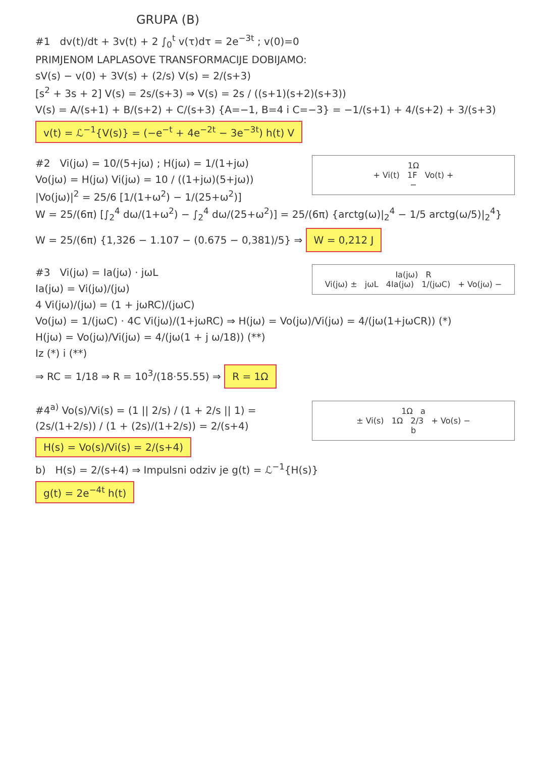GRUPA (B)
#1 dv(t)/dt + 3v(t) + 2 ∫<sub>0</sub><sup>t</sup> v(τ)dτ = 2e<sup>−3t</sup> ; v(0)=0
PRIMJENOM LAPLASOVE TRANSFORMACIJE DOBIJAMO:
sV(s) − v(0) + 3V(s) + (2/s) V(s) = 2/(s+3)
[s<sup>2</sup> + 3s + 2] V(s) = 2s/(s+3) ⇒ V(s) = 2s / ((s+1)(s+2)(s+3))
V(s) = A/(s+1) + B/(s+2) + C/(s+3) {A=−1, B=4 i C=−3} = −1/(s+1) + 4/(s+2) + 3/(s+3)
v(t) = ℒ<sup>−1</sup>{V(s)} = (−e<sup>−t</sup> + 4e<sup>−2t</sup> − 3e<sup>−3t</sup>) h(t) V
1Ω
+ Vi(t) 1F Vo(t) +
−
#2 Vi(jω) = 10/(5+jω) ; H(jω) = 1/(1+jω)
Vo(jω) = H(jω) Vi(jω) = 10 / ((1+jω)(5+jω))
|Vo(jω)|<sup>2</sup> = 25/6 [1/(1+ω<sup>2</sup>) − 1/(25+ω<sup>2</sup>)]
W = 25/(6π) [∫<sub>2</sub><sup>4</sup> dω/(1+ω<sup>2</sup>) − ∫<sub>2</sub><sup>4</sup> dω/(25+ω<sup>2</sup>)] = 25/(6π) {arctg(ω)|<sub>2</sub><sup>4</sup> − 1/5 arctg(ω/5)|<sub>2</sub><sup>4</sup>}
W = 25/(6π) {1,326 − 1.107 − (0.675 − 0,381)/5} ⇒ W = 0,212 J
Ia(jω) R
Vi(jω) ± jωL 4Ia(jω) 1/(jωC) + Vo(jω) −
#3 Vi(jω) = Ia(jω) · jωL
Ia(jω) = Vi(jω)/(jω)
4 Vi(jω)/(jω) = (1 + jωRC)/(jωC)
Vo(jω) = 1/(jωC) · 4C Vi(jω)/(1+jωRC) ⇒ H(jω) = Vo(jω)/Vi(jω) = 4/(jω(1+jωCR)) (*)
H(jω) = Vo(jω)/Vi(jω) = 4/(jω(1 + j ω/18)) (**)
Iz (*) i (**)
⇒ RC = 1/18 ⇒ R = 10<sup>3</sup>/(18·55.55) ⇒ R = 1Ω
1Ω a
± Vi(s) 1Ω 2/3 + Vo(s) −
b
#4<sup>a)</sup> Vo(s)/Vi(s) = (1 || 2/s) / (1 + 2/s || 1) = (2s/(1+2/s)) / (1 + (2s)/(1+2/s)) = 2/(s+4)
H(s) = Vo(s)/Vi(s) = 2/(s+4)
b) H(s) = 2/(s+4) ⇒ Impulsni odziv je g(t) = ℒ<sup>−1</sup>{H(s)}
g(t) = 2e<sup>−4t</sup> h(t)